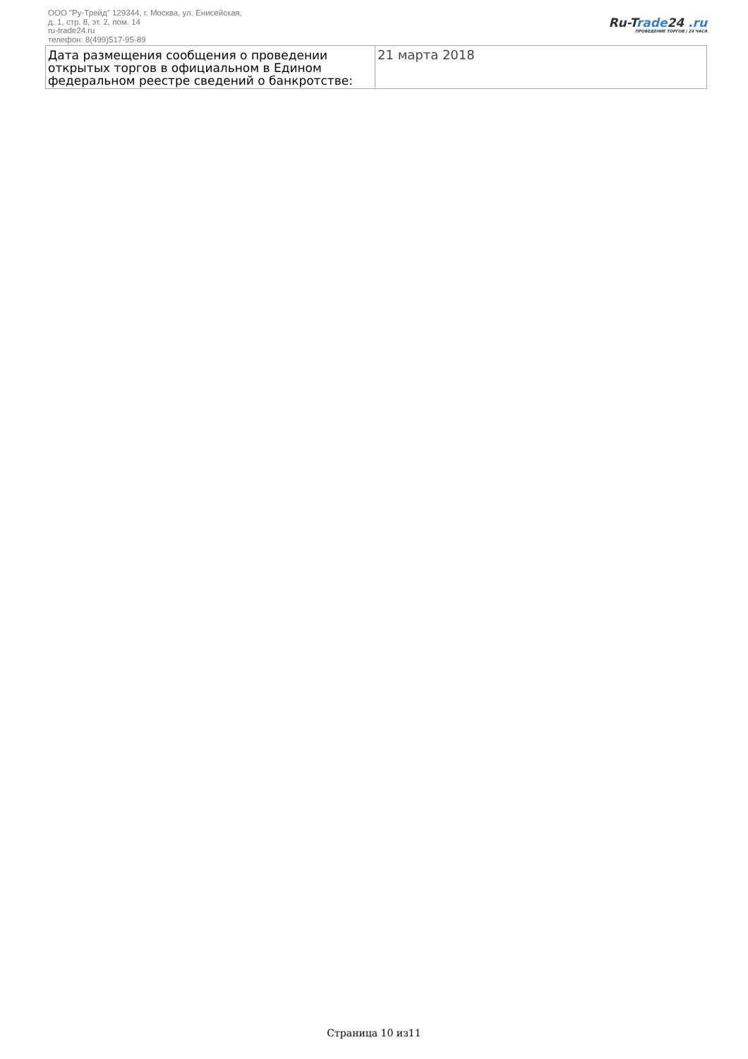ООО "Ру-Трейд" 129344, г. Москва, ул. Енисейская,
д. 1, стр. 8, эт. 2, пом. 14
ru-trade24.ru
телефон: 8(499)517-95-89
Ru-Trade24 .ru
ПРОВЕДЕНИЕ ТОРГОВ | 24 ЧАСА
| Дата размещения сообщения о проведении открытых торгов в официальном в Едином федеральном реестре сведений о банкротстве: | 21 марта 2018 |
Страница 10 из11